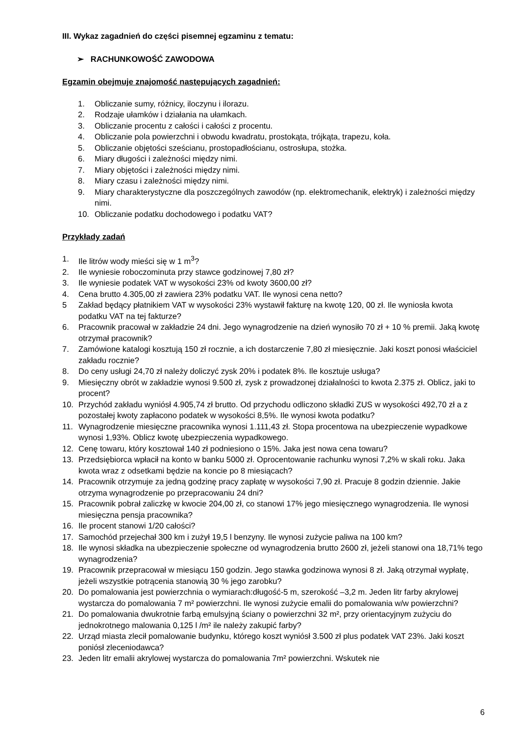III. Wykaz zagadnień do części pisemnej egzaminu z tematu:
➢ RACHUNKOWOŚĆ ZAWODOWA
Egzamin obejmuje znajomość następujących zagadnień:
1. Obliczanie sumy, różnicy, iloczynu i ilorazu.
2. Rodzaje ułamków i działania na ułamkach.
3. Obliczanie procentu z całości i całości z procentu.
4. Obliczanie pola powierzchni i obwodu kwadratu, prostokąta, trójkąta, trapezu, koła.
5. Obliczanie objętości sześcianu, prostopadłościanu, ostrosłupa, stożka.
6. Miary długości i zależności między nimi.
7. Miary objętości i zależności między nimi.
8. Miary czasu i zależności między nimi.
9. Miary charakterystyczne dla poszczególnych zawodów (np. elektromechanik, elektryk) i zależności między nimi.
10. Obliczanie podatku dochodowego i podatku VAT?
Przykłady zadań
1. Ile litrów wody mieści się w 1 m<sup>3</sup>?
2. Ile wyniesie roboczominuta przy stawce godzinowej 7,80 zł?
3. Ile wyniesie podatek VAT w wysokości 23% od kwoty 3600,00 zł?
4. Cena brutto 4.305,00 zł zawiera 23% podatku VAT. Ile wynosi cena netto?
5 Zakład będący płatnikiem VAT w wysokości 23% wystawił fakturę na kwotę 120, 00 zł. Ile wyniosła kwota podatku VAT na tej fakturze?
6. Pracownik pracował w zakładzie 24 dni. Jego wynagrodzenie na dzień wynosiło 70 zł + 10 % premii. Jaką kwotę otrzymał pracownik?
7. Zamówione katalogi kosztują 150 zł rocznie, a ich dostarczenie 7,80 zł miesięcznie. Jaki koszt ponosi właściciel zakładu rocznie?
8. Do ceny usługi 24,70 zł należy doliczyć zysk 20% i podatek 8%. Ile kosztuje usługa?
9. Miesięczny obrót w zakładzie wynosi 9.500 zł, zysk z prowadzonej działalności to kwota 2.375 zł. Oblicz, jaki to procent?
10. Przychód zakładu wyniósł 4.905,74 zł brutto. Od przychodu odliczono składki ZUS w wysokości 492,70 zł a z pozostałej kwoty zapłacono podatek w wysokości 8,5%. Ile wynosi kwota podatku?
11. Wynagrodzenie miesięczne pracownika wynosi 1.111,43 zł. Stopa procentowa na ubezpieczenie wypadkowe wynosi 1,93%. Oblicz kwotę ubezpieczenia wypadkowego.
12. Cenę towaru, który kosztował 140 zł podniesiono o 15%. Jaka jest nowa cena towaru?
13. Przedsiębiorca wpłacił na konto w banku 5000 zł. Oprocentowanie rachunku wynosi 7,2% w skali roku. Jaka kwota wraz z odsetkami będzie na koncie po 8 miesiącach?
14. Pracownik otrzymuje za jedną godzinę pracy zapłatę w wysokości 7,90 zł. Pracuje 8 godzin dziennie. Jakie otrzyma wynagrodzenie po przepracowaniu 24 dni?
15. Pracownik pobrał zaliczkę w kwocie 204,00 zł, co stanowi 17% jego miesięcznego wynagrodzenia. Ile wynosi miesięczna pensja pracownika?
16. Ile procent stanowi 1/20 całości?
17. Samochód przejechał 300 km i zużył 19,5 l benzyny. Ile wynosi zużycie paliwa na 100 km?
18. Ile wynosi składka na ubezpieczenie społeczne od wynagrodzenia brutto 2600 zł, jeżeli stanowi ona 18,71% tego wynagrodzenia?
19. Pracownik przepracował w miesiącu 150 godzin. Jego stawka godzinowa wynosi 8 zł. Jaką otrzymał wypłatę, jeżeli wszystkie potrącenia stanowią 30 % jego zarobku?
20. Do pomalowania jest powierzchnia o wymiarach:długość-5 m, szerokość –3,2 m. Jeden litr farby akrylowej wystarcza do pomalowania 7 m² powierzchni. Ile wynosi zużycie emalii do pomalowania w/w powierzchni?
21. Do pomalowania dwukrotnie farbą emulsyjną ściany o powierzchni 32 m², przy orientacyjnym zużyciu do jednokrotnego malowania 0,125 l /m² ile należy zakupić farby?
22. Urząd miasta zlecił pomalowanie budynku, którego koszt wyniósł 3.500 zł plus podatek VAT 23%. Jaki koszt poniósł zleceniodawca?
23. Jeden litr emalii akrylowej wystarcza do pomalowania 7m² powierzchni. Wskutek nie
6